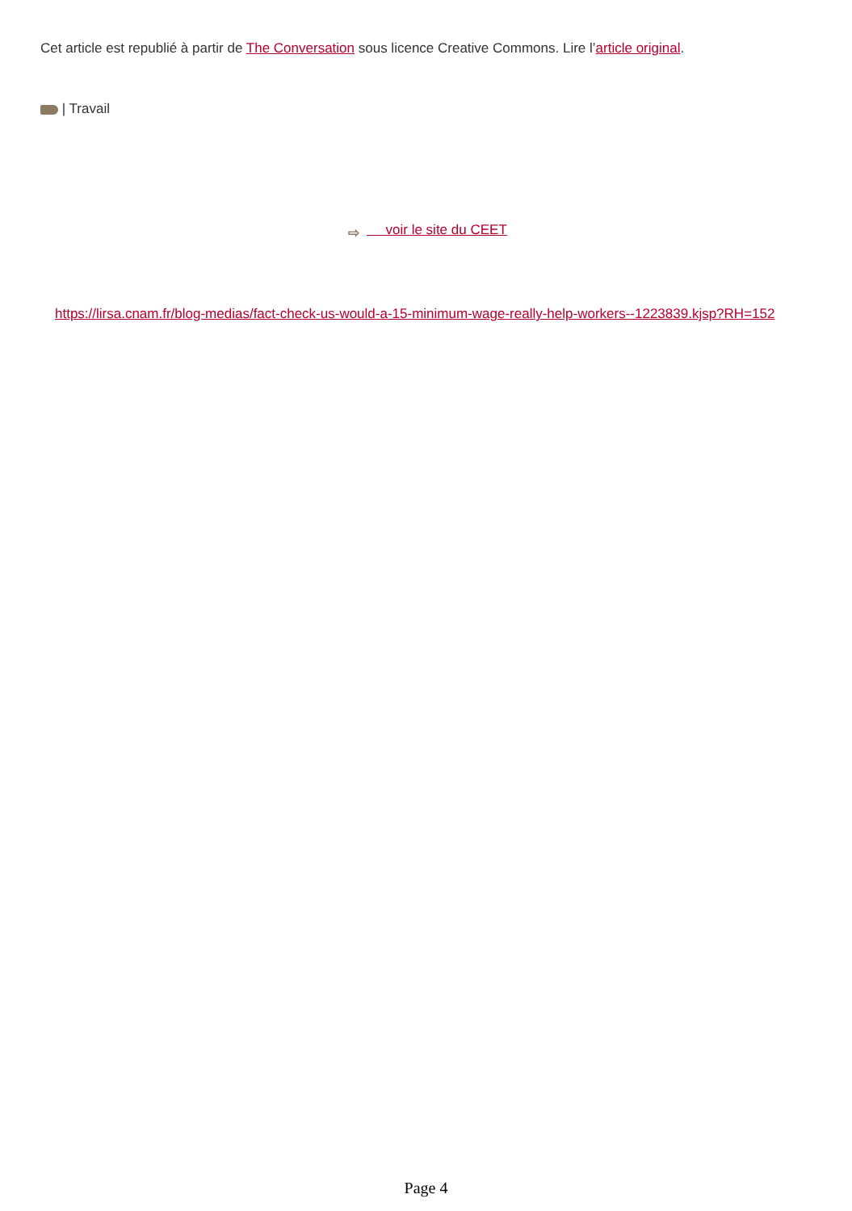Cet article est republié à partir de The Conversation sous licence Creative Commons. Lire l’article original.
| Travail
⇨ voir le site du CEET
https://lirsa.cnam.fr/blog-medias/fact-check-us-would-a-15-minimum-wage-really-help-workers--1223839.kjsp?RH=152
Page 4